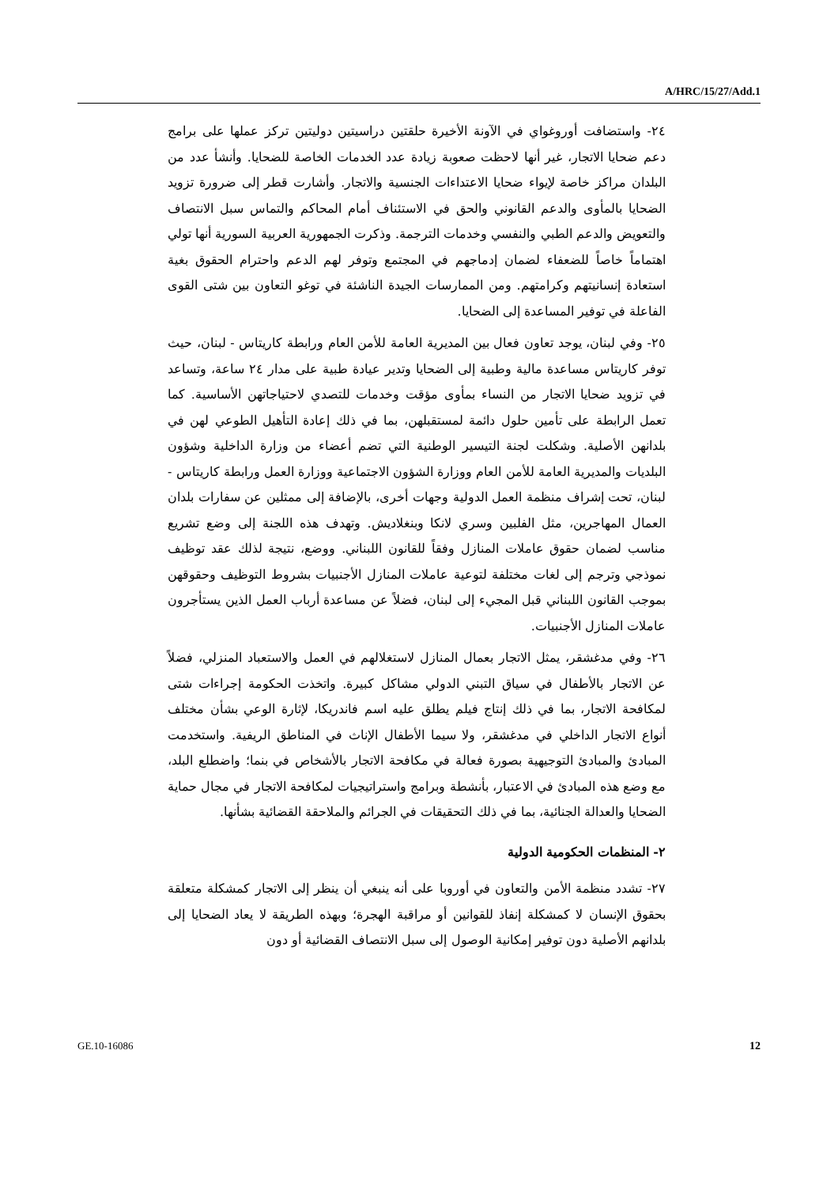A/HRC/15/27/Add.1
٢٤- واستضافت أوروغواي في الآونة الأخيرة حلقتين دراسيتين دوليتين تركز عملها على برامج دعم ضحايا الاتجار، غير أنها لاحظت صعوبة زيادة عدد الخدمات الخاصة للضحايا. وأنشأ عدد من البلدان مراكز خاصة لإيواء ضحايا الاعتداءات الجنسية والاتجار. وأشارت قطر إلى ضرورة تزويد الضحايا بالمأوى والدعم القانوني والحق في الاستئناف أمام المحاكم والتماس سبل الانتصاف والتعويض والدعم الطبي والنفسي وخدمات الترجمة. وذكرت الجمهورية العربية السورية أنها تولي اهتماماً خاصاً للضعفاء لضمان إدماجهم في المجتمع وتوفر لهم الدعم واحترام الحقوق بغية استعادة إنسانيتهم وكرامتهم. ومن الممارسات الجيدة الناشئة في توغو التعاون بين شتى القوى الفاعلة في توفير المساعدة إلى الضحايا.
٢٥- وفي لبنان، يوجد تعاون فعال بين المديرية العامة للأمن العام ورابطة كاريتاس - لبنان، حيث توفر كاريتاس مساعدة مالية وطبية إلى الضحايا وتدير عيادة طبية على مدار ٢٤ ساعة، وتساعد في تزويد ضحايا الاتجار من النساء بمأوى مؤقت وخدمات للتصدي لاحتياجاتهن الأساسية. كما تعمل الرابطة على تأمين حلول دائمة لمستقبلهن، بما في ذلك إعادة التأهيل الطوعي لهن في بلدانهن الأصلية. وشكلت لجنة التيسير الوطنية التي تضم أعضاء من وزارة الداخلية وشؤون البلديات والمديرية العامة للأمن العام ووزارة الشؤون الاجتماعية ووزارة العمل ورابطة كاريتاس - لبنان، تحت إشراف منظمة العمل الدولية وجهات أخرى، بالإضافة إلى ممثلين عن سفارات بلدان العمال المهاجرين، مثل الفلبين وسري لانكا وبنغلاديش. وتهدف هذه اللجنة إلى وضع تشريع مناسب لضمان حقوق عاملات المنازل وفقاً للقانون اللبناني. ووضع، نتيجة لذلك عقد توظيف نموذجي وترجم إلى لغات مختلفة لتوعية عاملات المنازل الأجنبيات بشروط التوظيف وحقوقهن بموجب القانون اللبناني قبل المجيء إلى لبنان، فضلاً عن مساعدة أرباب العمل الذين يستأجرون عاملات المنازل الأجنبيات.
٢٦- وفي مدغشقر، يمثل الاتجار بعمال المنازل لاستغلالهم في العمل والاستعباد المنزلي، فضلاً عن الاتجار بالأطفال في سياق التبني الدولي مشاكل كبيرة. واتخذت الحكومة إجراءات شتى لمكافحة الاتجار، بما في ذلك إنتاج فيلم يطلق عليه اسم فاندريكا، لإثارة الوعي بشأن مختلف أنواع الاتجار الداخلي في مدغشقر، ولا سيما الأطفال الإناث في المناطق الريفية. واستخدمت المبادئ والمبادئ التوجيهية بصورة فعالة في مكافحة الاتجار بالأشخاص في بنما؛ واضطلع البلد، مع وضع هذه المبادئ في الاعتبار، بأنشطة وبرامج واستراتيجيات لمكافحة الاتجار في مجال حماية الضحايا والعدالة الجنائية، بما في ذلك التحقيقات في الجرائم والملاحقة القضائية بشأنها.
٢- المنظمات الحكومية الدولية
٢٧- تشدد منظمة الأمن والتعاون في أوروبا على أنه ينبغي أن ينظر إلى الاتجار كمشكلة متعلقة بحقوق الإنسان لا كمشكلة إنفاذ للقوانين أو مراقبة الهجرة؛ وبهذه الطريقة لا يعاد الضحايا إلى بلدانهم الأصلية دون توفير إمكانية الوصول إلى سبل الانتصاف القضائية أو دون
GE.10-16086 12